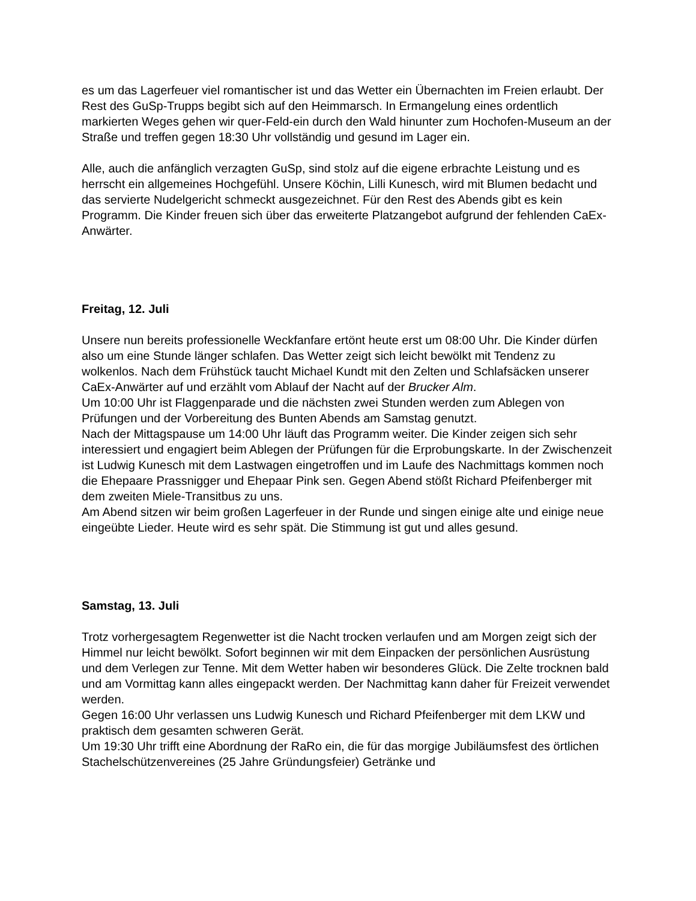es um das Lagerfeuer viel romantischer ist und das Wetter ein Übernachten im Freien erlaubt. Der Rest des GuSp-Trupps begibt sich auf den Heimmarsch. In Ermangelung eines ordentlich markierten Weges gehen wir quer-Feld-ein durch den Wald hinunter zum Hochofen-Museum an der Straße und treffen gegen 18:30 Uhr vollständig und gesund im Lager ein.
Alle, auch die anfänglich verzagten GuSp, sind stolz auf die eigene erbrachte Leistung und es herrscht ein allgemeines Hochgefühl. Unsere Köchin, Lilli Kunesch, wird mit Blumen bedacht und das servierte Nudelgericht schmeckt ausgezeichnet. Für den Rest des Abends gibt es kein Programm. Die Kinder freuen sich über das erweiterte Platzangebot aufgrund der fehlenden CaEx-Anwärter.
Freitag, 12. Juli
Unsere nun bereits professionelle Weckfanfare ertönt heute erst um 08:00 Uhr. Die Kinder dürfen also um eine Stunde länger schlafen. Das Wetter zeigt sich leicht bewölkt mit Tendenz zu wolkenlos. Nach dem Frühstück taucht Michael Kundt mit den Zelten und Schlafsäcken unserer CaEx-Anwärter auf und erzählt vom Ablauf der Nacht auf der Brucker Alm.
Um 10:00 Uhr ist Flaggenparade und die nächsten zwei Stunden werden zum Ablegen von Prüfungen und der Vorbereitung des Bunten Abends am Samstag genutzt.
Nach der Mittagspause um 14:00 Uhr läuft das Programm weiter. Die Kinder zeigen sich sehr interessiert und engagiert beim Ablegen der Prüfungen für die Erprobungskarte. In der Zwischenzeit ist Ludwig Kunesch mit dem Lastwagen eingetroffen und im Laufe des Nachmittags kommen noch die Ehepaare Prassnigger und Ehepaar Pink sen. Gegen Abend stößt Richard Pfeifenberger mit dem zweiten Miele-Transitbus zu uns.
Am Abend sitzen wir beim großen Lagerfeuer in der Runde und singen einige alte und einige neue eingeübte Lieder. Heute wird es sehr spät. Die Stimmung ist gut und alles gesund.
Samstag, 13. Juli
Trotz vorhergesagtem Regenwetter ist die Nacht trocken verlaufen und am Morgen zeigt sich der Himmel nur leicht bewölkt. Sofort beginnen wir mit dem Einpacken der persönlichen Ausrüstung und dem Verlegen zur Tenne. Mit dem Wetter haben wir besonderes Glück. Die Zelte trocknen bald und am Vormittag kann alles eingepackt werden. Der Nachmittag kann daher für Freizeit verwendet werden.
Gegen 16:00 Uhr verlassen uns Ludwig Kunesch und Richard Pfeifenberger mit dem LKW und praktisch dem gesamten schweren Gerät.
Um 19:30 Uhr trifft eine Abordnung der RaRo ein, die für das morgige Jubiläumsfest des örtlichen Stachelschützenvereines (25 Jahre Gründungsfeier) Getränke und